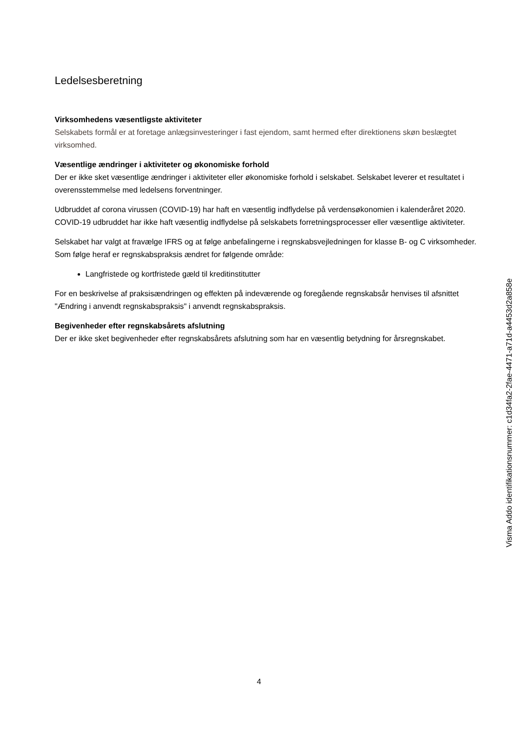Ledelsesberetning
Virksomhedens væsentligste aktiviteter
Selskabets formål er at foretage anlægsinvesteringer i fast ejendom, samt hermed efter direktionens skøn beslægtet virksomhed.
Væsentlige ændringer i aktiviteter og økonomiske forhold
Der er ikke sket væsentlige ændringer i aktiviteter eller økonomiske forhold i selskabet. Selskabet leverer et resultatet i overensstemmelse med ledelsens forventninger.
Udbruddet af corona virussen (COVID-19) har haft en væsentlig indflydelse på verdensøkonomien i kalenderåret 2020.
COVID-19 udbruddet har ikke haft væsentlig indflydelse på selskabets forretningsprocesser eller væsentlige aktiviteter.
Selskabet har valgt at fravælge IFRS og at følge anbefalingerne i regnskabsvejledningen for klasse B- og C virksomheder. Som følge heraf er regnskabspraksis ændret for følgende område:
Langfristede og kortfristede gæld til kreditinstitutter
For en beskrivelse af praksisændringen og effekten på indeværende og foregående regnskabsår henvises til afsnittet "Ændring i anvendt regnskabspraksis" i anvendt regnskabspraksis.
Begivenheder efter regnskabsårets afslutning
Der er ikke sket begivenheder efter regnskabsårets afslutning som har en væsentlig betydning for årsregnskabet.
Visma Addo identifikationsnummer: c1d34fa2-2fae-4471-a71d-a4453d2a858e
4